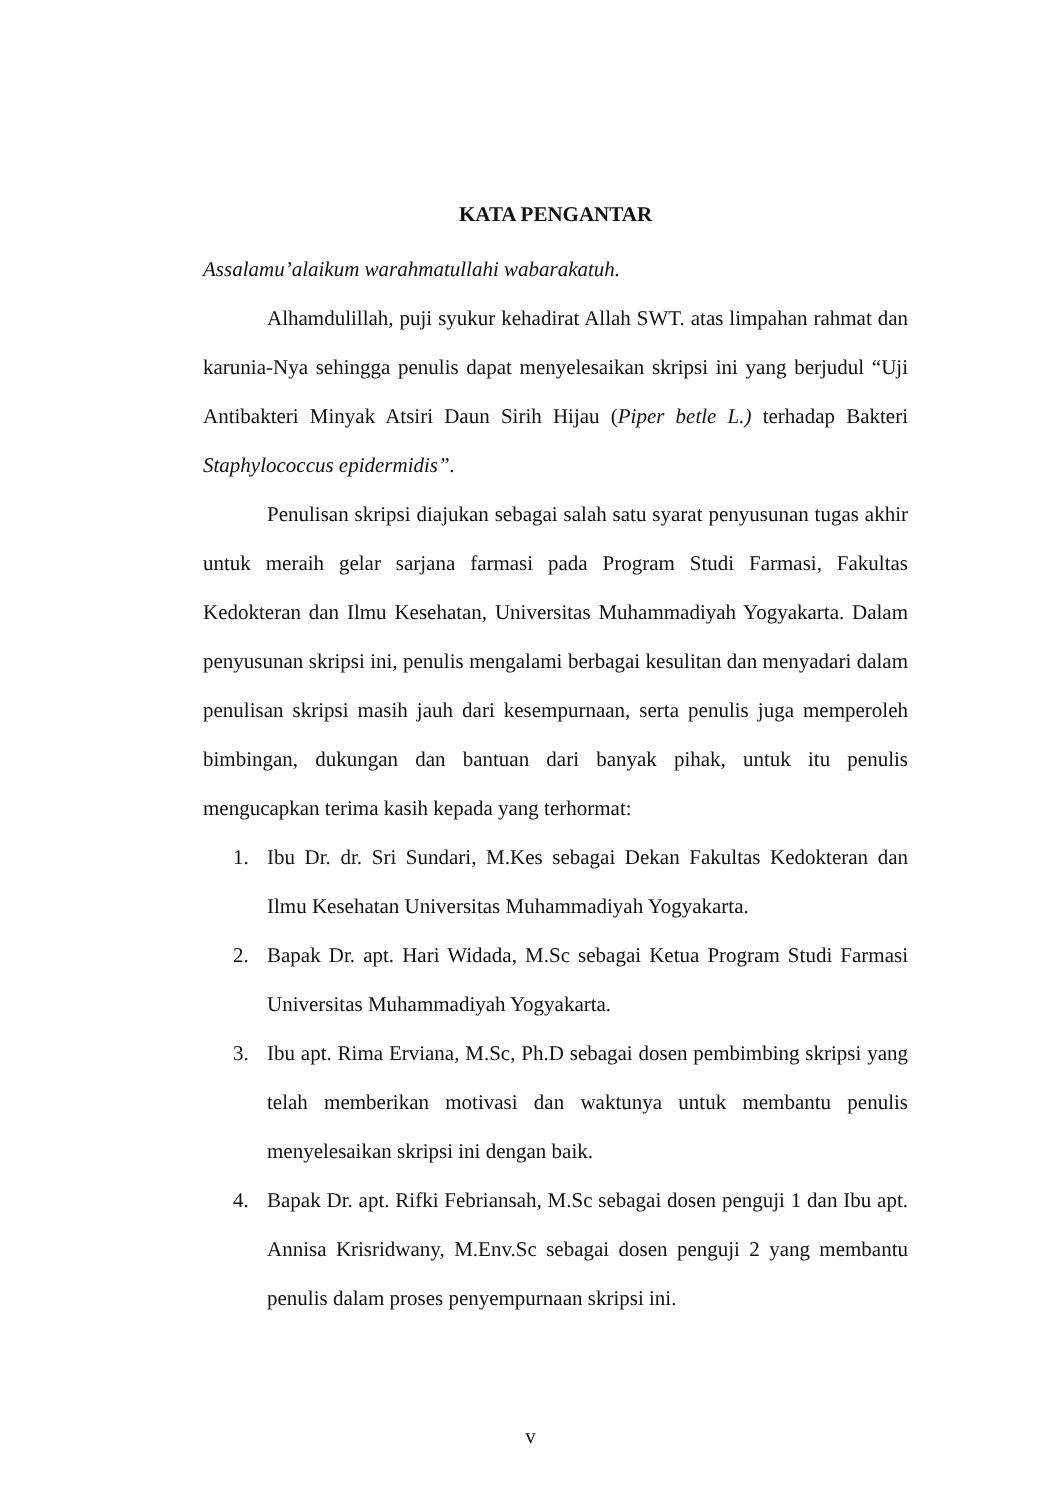KATA PENGANTAR
Assalamu’alaikum warahmatullahi wabarakatuh.
Alhamdulillah, puji syukur kehadirat Allah SWT. atas limpahan rahmat dan karunia-Nya sehingga penulis dapat menyelesaikan skripsi ini yang berjudul “Uji Antibakteri Minyak Atsiri Daun Sirih Hijau (Piper betle L.) terhadap Bakteri Staphylococcus epidermidis”.
Penulisan skripsi diajukan sebagai salah satu syarat penyusunan tugas akhir untuk meraih gelar sarjana farmasi pada Program Studi Farmasi, Fakultas Kedokteran dan Ilmu Kesehatan, Universitas Muhammadiyah Yogyakarta. Dalam penyusunan skripsi ini, penulis mengalami berbagai kesulitan dan menyadari dalam penulisan skripsi masih jauh dari kesempurnaan, serta penulis juga memperoleh bimbingan, dukungan dan bantuan dari banyak pihak, untuk itu penulis mengucapkan terima kasih kepada yang terhormat:
1. Ibu Dr. dr. Sri Sundari, M.Kes sebagai Dekan Fakultas Kedokteran dan Ilmu Kesehatan Universitas Muhammadiyah Yogyakarta.
2. Bapak Dr. apt. Hari Widada, M.Sc sebagai Ketua Program Studi Farmasi Universitas Muhammadiyah Yogyakarta.
3. Ibu apt. Rima Erviana, M.Sc, Ph.D sebagai dosen pembimbing skripsi yang telah memberikan motivasi dan waktunya untuk membantu penulis menyelesaikan skripsi ini dengan baik.
4. Bapak Dr. apt. Rifki Febriansah, M.Sc sebagai dosen penguji 1 dan Ibu apt. Annisa Krisridwany, M.Env.Sc sebagai dosen penguji 2 yang membantu penulis dalam proses penyempurnaan skripsi ini.
v